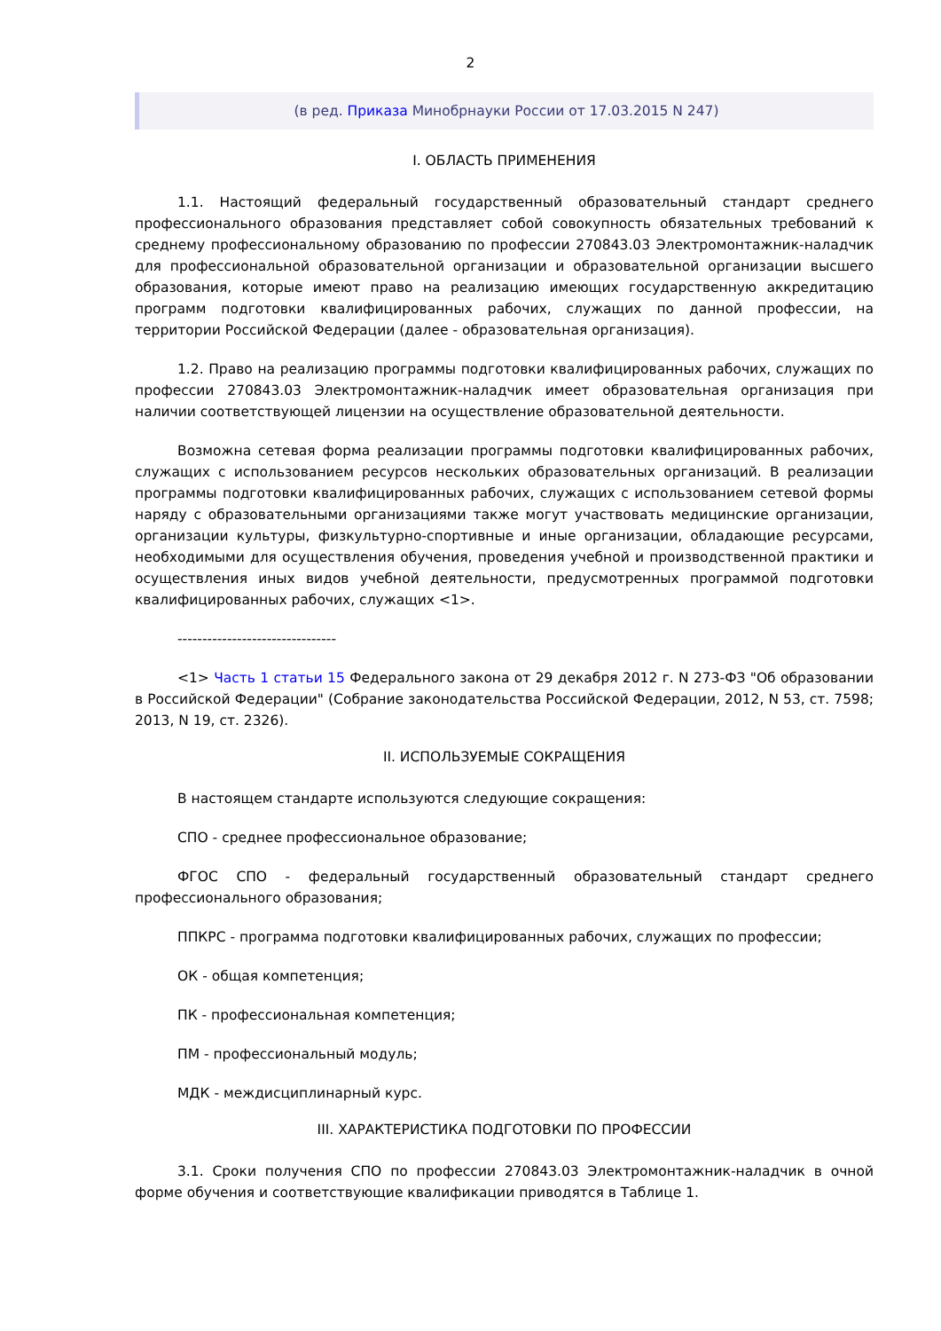2
(в ред. Приказа Минобрнауки России от 17.03.2015 N 247)
I. ОБЛАСТЬ ПРИМЕНЕНИЯ
1.1. Настоящий федеральный государственный образовательный стандарт среднего профессионального образования представляет собой совокупность обязательных требований к среднему профессиональному образованию по профессии 270843.03 Электромонтажник-наладчик для профессиональной образовательной организации и образовательной организации высшего образования, которые имеют право на реализацию имеющих государственную аккредитацию программ подготовки квалифицированных рабочих, служащих по данной профессии, на территории Российской Федерации (далее - образовательная организация).
1.2. Право на реализацию программы подготовки квалифицированных рабочих, служащих по профессии 270843.03 Электромонтажник-наладчик имеет образовательная организация при наличии соответствующей лицензии на осуществление образовательной деятельности.
Возможна сетевая форма реализации программы подготовки квалифицированных рабочих, служащих с использованием ресурсов нескольких образовательных организаций. В реализации программы подготовки квалифицированных рабочих, служащих с использованием сетевой формы наряду с образовательными организациями также могут участвовать медицинские организации, организации культуры, физкультурно-спортивные и иные организации, обладающие ресурсами, необходимыми для осуществления обучения, проведения учебной и производственной практики и осуществления иных видов учебной деятельности, предусмотренных программой подготовки квалифицированных рабочих, служащих <1>.
--------------------------------
<1> Часть 1 статьи 15 Федерального закона от 29 декабря 2012 г. N 273-ФЗ "Об образовании в Российской Федерации" (Собрание законодательства Российской Федерации, 2012, N 53, ст. 7598; 2013, N 19, ст. 2326).
II. ИСПОЛЬЗУЕМЫЕ СОКРАЩЕНИЯ
В настоящем стандарте используются следующие сокращения:
СПО - среднее профессиональное образование;
ФГОС СПО - федеральный государственный образовательный стандарт среднего профессионального образования;
ППКРС - программа подготовки квалифицированных рабочих, служащих по профессии;
ОК - общая компетенция;
ПК - профессиональная компетенция;
ПМ - профессиональный модуль;
МДК - междисциплинарный курс.
III. ХАРАКТЕРИСТИКА ПОДГОТОВКИ ПО ПРОФЕССИИ
3.1. Сроки получения СПО по профессии 270843.03 Электромонтажник-наладчик в очной форме обучения и соответствующие квалификации приводятся в Таблице 1.